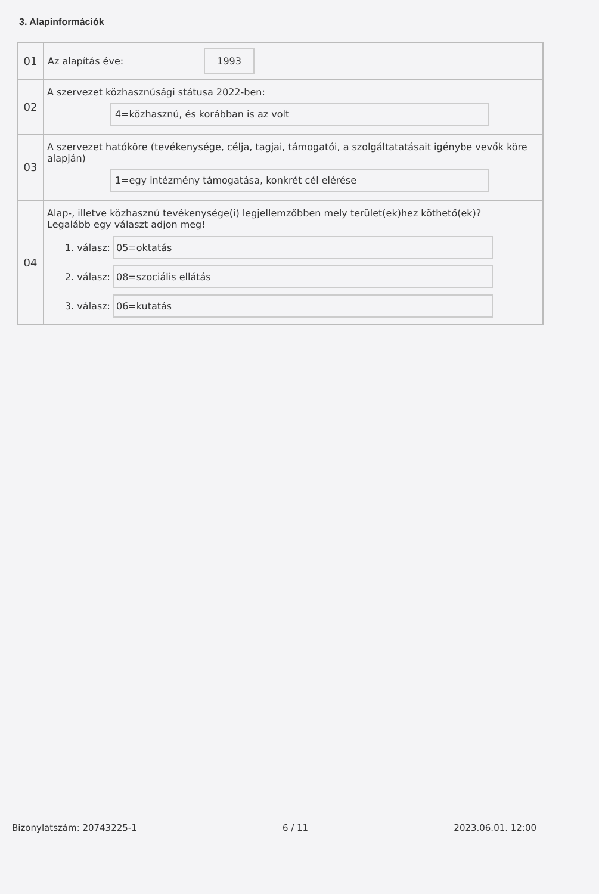3. Alapinformációk
| 01 | Az alapítás éve: 1993 |
| 02 | A szervezet közhasznúsági státusa 2022-ben: 4=közhasznú, és korábban is az volt |
| 03 | A szervezet hatóköre (tevékenysége, célja, tagjai, támogatói, a szolgáltatatásait igénybe vevők köre alapján) 1=egy intézmény támogatása, konkrét cél elérése |
| 04 | Alap-, illetve közhasznú tevékenysége(i) legjellemzőbben mely terület(ek)hez köthető(ek)? Legalább egy választ adjon meg! 1. válasz: 05=oktatás 2. válasz: 08=szociális ellátás 3. válasz: 06=kutatás |
Bizonylatszám: 20743225-1 6 / 11 2023.06.01. 12:00